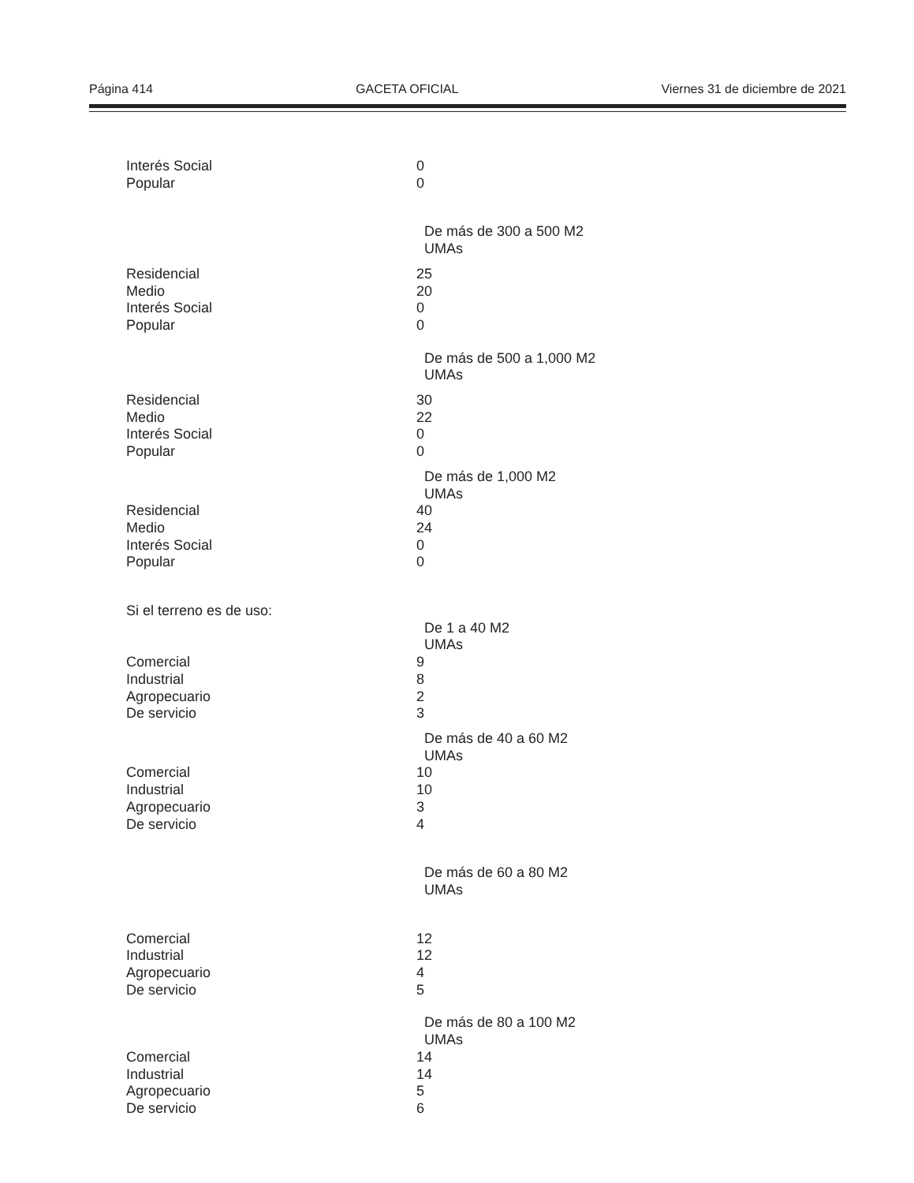Página 414 GACETA OFICIAL Viernes 31 de diciembre de 2021
| Interés Social | 0 |
| Popular | 0 |
| | De más de 300 a 500 M2 |
| | UMAs |
| Residencial | 25 |
| Medio | 20 |
| Interés Social | 0 |
| Popular | 0 |
| | De más de 500 a 1,000 M2 |
| | UMAs |
| Residencial | 30 |
| Medio | 22 |
| Interés Social | 0 |
| Popular | 0 |
| | De más de 1,000 M2 |
| | UMAs |
| Residencial | 40 |
| Medio | 24 |
| Interés Social | 0 |
| Popular | 0 |
| Si el terreno es de uso: | |
| | De 1 a 40 M2 |
| | UMAs |
| Comercial | 9 |
| Industrial | 8 |
| Agropecuario | 2 |
| De servicio | 3 |
| | De más de 40 a 60 M2 |
| | UMAs |
| Comercial | 10 |
| Industrial | 10 |
| Agropecuario | 3 |
| De servicio | 4 |
| | De más de 60 a 80 M2 |
| | UMAs |
| Comercial | 12 |
| Industrial | 12 |
| Agropecuario | 4 |
| De servicio | 5 |
| | De más de 80 a 100 M2 |
| | UMAs |
| Comercial | 14 |
| Industrial | 14 |
| Agropecuario | 5 |
| De servicio | 6 |